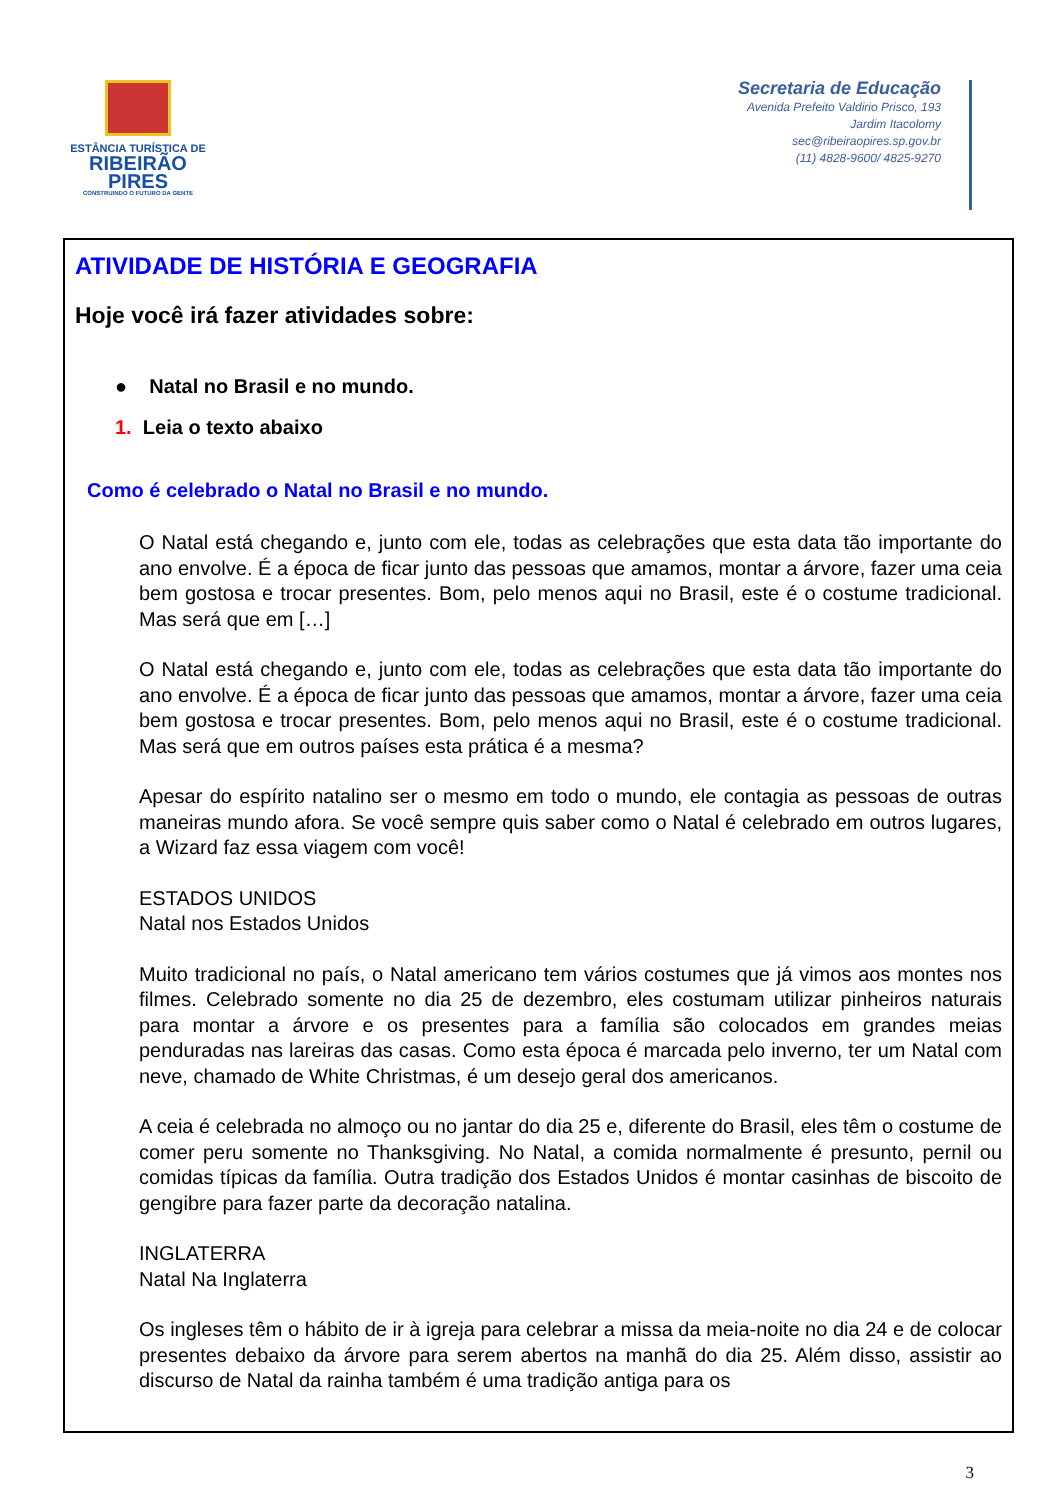ESTÂNCIA TURÍSTICA DE
RIBEIRÃO
PIRES
CONSTRUINDO O FUTURO DA GENTE
Secretaria de Educação
Avenida Prefeito Valdirio Prisco, 193
Jardim Itacolomy
sec@ribeiraopires.sp.gov.br
(11) 4828-9600/ 4825-9270
ATIVIDADE DE HISTÓRIA E GEOGRAFIA
Hoje você irá fazer atividades sobre:
● Natal no Brasil e no mundo.
1. Leia o texto abaixo
Como é celebrado o Natal no Brasil e no mundo.
O Natal está chegando e, junto com ele, todas as celebrações que esta data tão importante do ano envolve. É a época de ficar junto das pessoas que amamos, montar a árvore, fazer uma ceia bem gostosa e trocar presentes. Bom, pelo menos aqui no Brasil, este é o costume tradicional. Mas será que em […]
O Natal está chegando e, junto com ele, todas as celebrações que esta data tão importante do ano envolve. É a época de ficar junto das pessoas que amamos, montar a árvore, fazer uma ceia bem gostosa e trocar presentes. Bom, pelo menos aqui no Brasil, este é o costume tradicional. Mas será que em outros países esta prática é a mesma?
Apesar do espírito natalino ser o mesmo em todo o mundo, ele contagia as pessoas de outras maneiras mundo afora. Se você sempre quis saber como o Natal é celebrado em outros lugares, a Wizard faz essa viagem com você!
ESTADOS UNIDOS
Natal nos Estados Unidos
Muito tradicional no país, o Natal americano tem vários costumes que já vimos aos montes nos filmes. Celebrado somente no dia 25 de dezembro, eles costumam utilizar pinheiros naturais para montar a árvore e os presentes para a família são colocados em grandes meias penduradas nas lareiras das casas. Como esta época é marcada pelo inverno, ter um Natal com neve, chamado de White Christmas, é um desejo geral dos americanos.
A ceia é celebrada no almoço ou no jantar do dia 25 e, diferente do Brasil, eles têm o costume de comer peru somente no Thanksgiving. No Natal, a comida normalmente é presunto, pernil ou comidas típicas da família. Outra tradição dos Estados Unidos é montar casinhas de biscoito de gengibre para fazer parte da decoração natalina.
INGLATERRA
Natal Na Inglaterra
Os ingleses têm o hábito de ir à igreja para celebrar a missa da meia-noite no dia 24 e de colocar presentes debaixo da árvore para serem abertos na manhã do dia 25. Além disso, assistir ao discurso de Natal da rainha também é uma tradição antiga para os
3